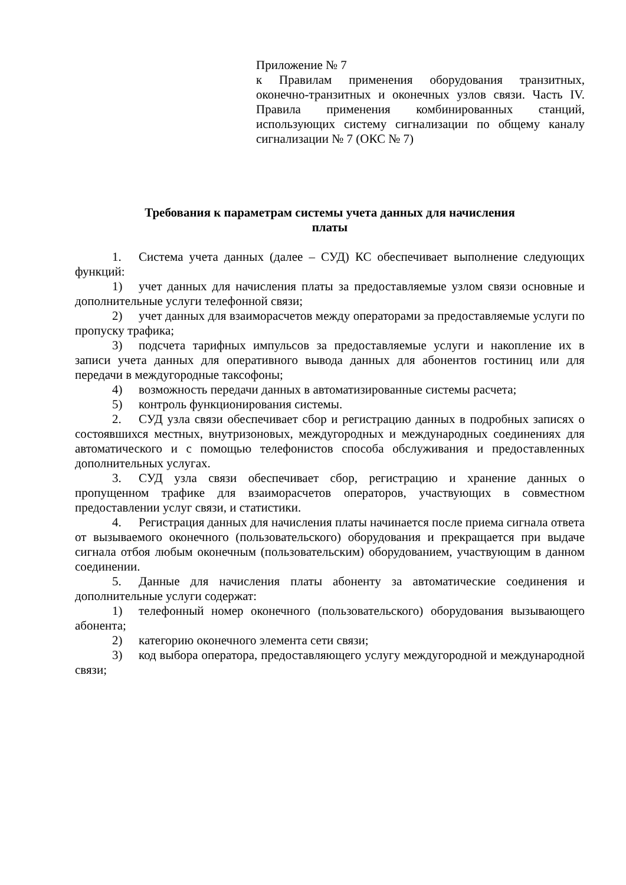Приложение № 7
к Правилам применения оборудования транзитных, оконечно-транзитных и оконечных узлов связи. Часть IV. Правила применения комбинированных станций, использующих систему сигнализации по общему каналу сигнализации № 7 (ОКС № 7)
Требования к параметрам системы учета данных для начисления
платы
1. Система учета данных (далее – СУД) КС обеспечивает выполнение следующих функций:
1) учет данных для начисления платы за предоставляемые узлом связи основные и дополнительные услуги телефонной связи;
2) учет данных для взаиморасчетов между операторами за предоставляемые услуги по пропуску трафика;
3) подсчета тарифных импульсов за предоставляемые услуги и накопление их в записи учета данных для оперативного вывода данных для абонентов гостиниц или для передачи в междугородные таксофоны;
4) возможность передачи данных в автоматизированные системы расчета;
5) контроль функционирования системы.
2. СУД узла связи обеспечивает сбор и регистрацию данных в подробных записях о состоявшихся местных, внутризоновых, междугородных и международных соединениях для автоматического и с помощью телефонистов способа обслуживания и предоставленных дополнительных услугах.
3. СУД узла связи обеспечивает сбор, регистрацию и хранение данных о пропущенном трафике для взаиморасчетов операторов, участвующих в совместном предоставлении услуг связи, и статистики.
4. Регистрация данных для начисления платы начинается после приема сигнала ответа от вызываемого оконечного (пользовательского) оборудования и прекращается при выдаче сигнала отбоя любым оконечным (пользовательским) оборудованием, участвующим в данном соединении.
5. Данные для начисления платы абоненту за автоматические соединения и дополнительные услуги содержат:
1) телефонный номер оконечного (пользовательского) оборудования вызывающего абонента;
2) категорию оконечного элемента сети связи;
3) код выбора оператора, предоставляющего услугу междугородной и международной связи;